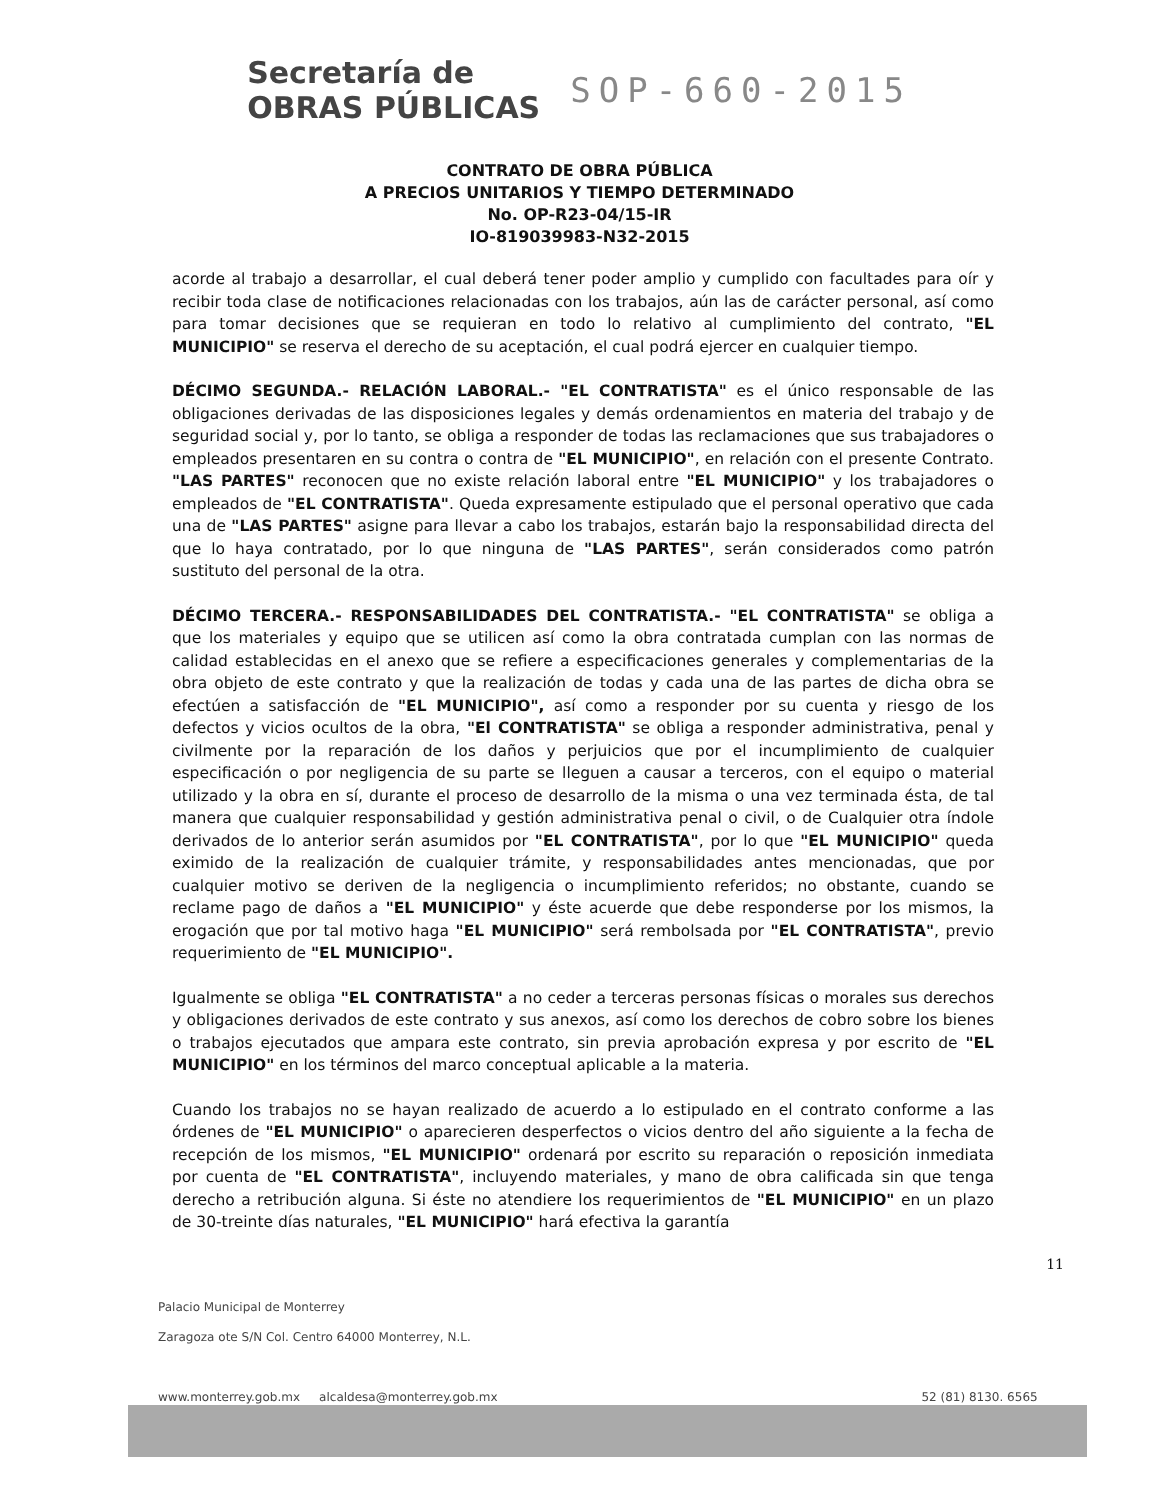Secretaría de
OBRAS PÚBLICAS
SOP-660-2015
CONTRATO DE OBRA PÚBLICA
A PRECIOS UNITARIOS Y TIEMPO DETERMINADO
No. OP-R23-04/15-IR
IO-819039983-N32-2015
acorde al trabajo a desarrollar, el cual deberá tener poder amplio y cumplido con facultades para oír y recibir toda clase de notificaciones relacionadas con los trabajos, aún las de carácter personal, así como para tomar decisiones que se requieran en todo lo relativo al cumplimiento del contrato, "EL MUNICIPIO" se reserva el derecho de su aceptación, el cual podrá ejercer en cualquier tiempo.
DÉCIMO SEGUNDA.- RELACIÓN LABORAL.- "EL CONTRATISTA" es el único responsable de las obligaciones derivadas de las disposiciones legales y demás ordenamientos en materia del trabajo y de seguridad social y, por lo tanto, se obliga a responder de todas las reclamaciones que sus trabajadores o empleados presentaren en su contra o contra de "EL MUNICIPIO", en relación con el presente Contrato. "LAS PARTES" reconocen que no existe relación laboral entre "EL MUNICIPIO" y los trabajadores o empleados de "EL CONTRATISTA". Queda expresamente estipulado que el personal operativo que cada una de "LAS PARTES" asigne para llevar a cabo los trabajos, estarán bajo la responsabilidad directa del que lo haya contratado, por lo que ninguna de "LAS PARTES", serán considerados como patrón sustituto del personal de la otra.
DÉCIMO TERCERA.- RESPONSABILIDADES DEL CONTRATISTA.- "EL CONTRATISTA" se obliga a que los materiales y equipo que se utilicen así como la obra contratada cumplan con las normas de calidad establecidas en el anexo que se refiere a especificaciones generales y complementarias de la obra objeto de este contrato y que la realización de todas y cada una de las partes de dicha obra se efectúen a satisfacción de "EL MUNICIPIO", así como a responder por su cuenta y riesgo de los defectos y vicios ocultos de la obra, "El CONTRATISTA" se obliga a responder administrativa, penal y civilmente por la reparación de los daños y perjuicios que por el incumplimiento de cualquier especificación o por negligencia de su parte se lleguen a causar a terceros, con el equipo o material utilizado y la obra en sí, durante el proceso de desarrollo de la misma o una vez terminada ésta, de tal manera que cualquier responsabilidad y gestión administrativa penal o civil, o de Cualquier otra índole derivados de lo anterior serán asumidos por "EL CONTRATISTA", por lo que "EL MUNICIPIO" queda eximido de la realización de cualquier trámite, y responsabilidades antes mencionadas, que por cualquier motivo se deriven de la negligencia o incumplimiento referidos; no obstante, cuando se reclame pago de daños a "EL MUNICIPIO" y éste acuerde que debe responderse por los mismos, la erogación que por tal motivo haga "EL MUNICIPIO" será rembolsada por "EL CONTRATISTA", previo requerimiento de "EL MUNICIPIO".
Igualmente se obliga "EL CONTRATISTA" a no ceder a terceras personas físicas o morales sus derechos y obligaciones derivados de este contrato y sus anexos, así como los derechos de cobro sobre los bienes o trabajos ejecutados que ampara este contrato, sin previa aprobación expresa y por escrito de "EL MUNICIPIO" en los términos del marco conceptual aplicable a la materia.
Cuando los trabajos no se hayan realizado de acuerdo a lo estipulado en el contrato conforme a las órdenes de "EL MUNICIPIO" o aparecieren desperfectos o vicios dentro del año siguiente a la fecha de recepción de los mismos, "EL MUNICIPIO" ordenará por escrito su reparación o reposición inmediata por cuenta de "EL CONTRATISTA", incluyendo materiales, y mano de obra calificada sin que tenga derecho a retribución alguna. Si éste no atendiere los requerimientos de "EL MUNICIPIO" en un plazo de 30-treinte días naturales, "EL MUNICIPIO" hará efectiva la garantía
11
Palacio Municipal de Monterrey
Zaragoza ote S/N Col. Centro 64000 Monterrey, N.L.
www.monterrey.gob.mx alcaldesa@monterrey.gob.mx 52 (81) 8130. 6565